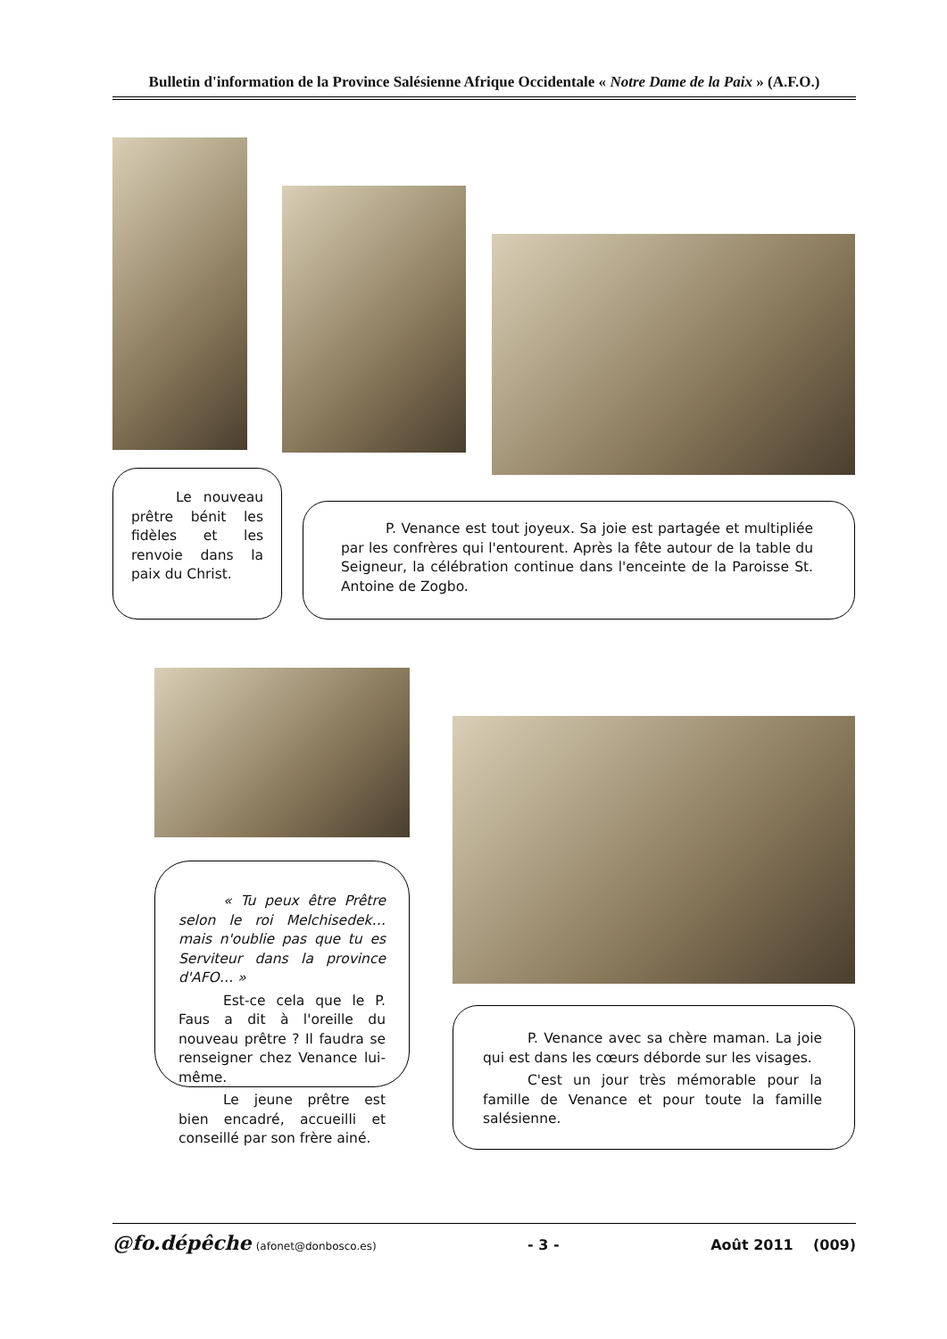Bulletin d'information de la Province Salésienne Afrique Occidentale « Notre Dame de la Paix » (A.F.O.)
Le nouveau prêtre bénit les fidèles et les renvoie dans la paix du Christ.
P. Venance est tout joyeux. Sa joie est partagée et multipliée par les confrères qui l'entourent. Après la fête autour de la table du Seigneur, la célébration continue dans l'enceinte de la Paroisse St. Antoine de Zogbo.
« Tu peux être Prêtre selon le roi Melchisedek… mais n'oublie pas que tu es Serviteur dans la province d'AFO… »
Est-ce cela que le P. Faus a dit à l'oreille du nouveau prêtre ? Il faudra se renseigner chez Venance lui-même.
Le jeune prêtre est bien encadré, accueilli et conseillé par son frère ainé.
P. Venance avec sa chère maman. La joie qui est dans les cœurs déborde sur les visages.
C'est un jour très mémorable pour la famille de Venance et pour toute la famille salésienne.
@fo.dépêche (afonet@donbosco.es) - 3 - Août 2011 (009)